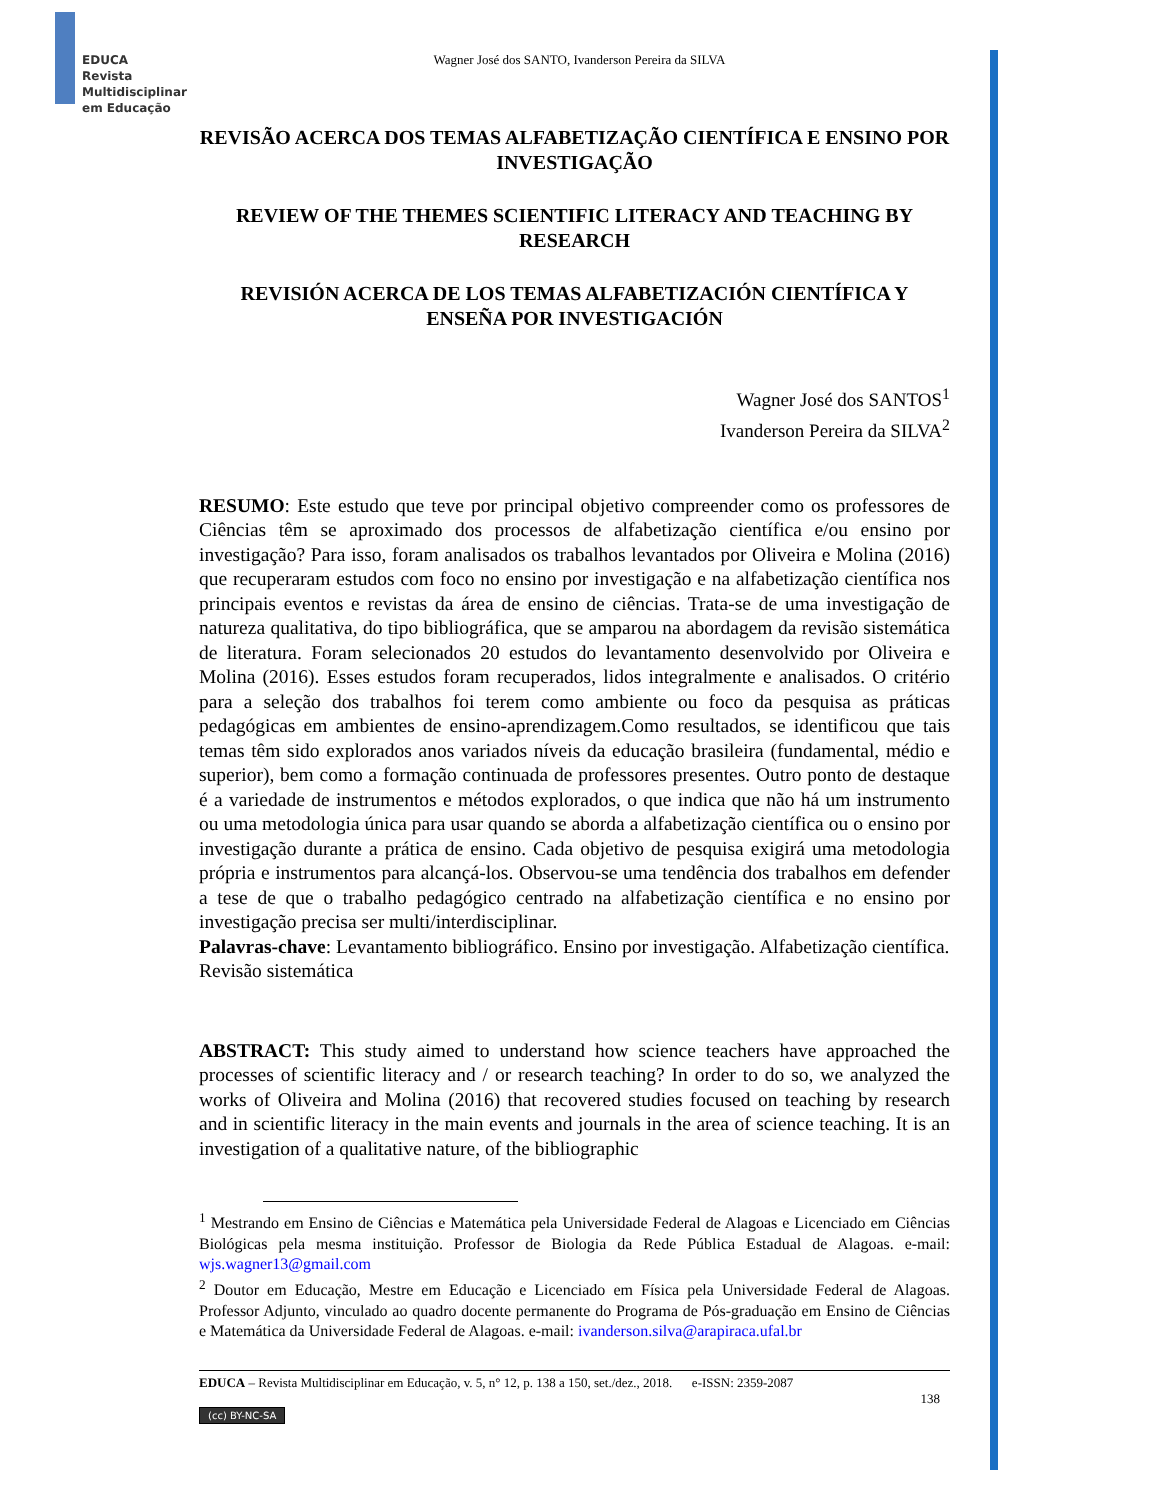EDUCA
Revista
Multidisciplinar
em Educação
Wagner José dos SANTO, Ivanderson Pereira da SILVA
REVISÃO ACERCA DOS TEMAS ALFABETIZAÇÃO CIENTÍFICA E ENSINO POR INVESTIGAÇÃO
REVIEW OF THE THEMES SCIENTIFIC LITERACY AND TEACHING BY RESEARCH
REVISIÓN ACERCA DE LOS TEMAS ALFABETIZACIÓN CIENTÍFICA Y ENSEÑA POR INVESTIGACIÓN
Wagner José dos SANTOS<sup>1</sup>
Ivanderson Pereira da SILVA<sup>2</sup>
RESUMO: Este estudo que teve por principal objetivo compreender como os professores de Ciências têm se aproximado dos processos de alfabetização científica e/ou ensino por investigação? Para isso, foram analisados os trabalhos levantados por Oliveira e Molina (2016) que recuperaram estudos com foco no ensino por investigação e na alfabetização científica nos principais eventos e revistas da área de ensino de ciências. Trata-se de uma investigação de natureza qualitativa, do tipo bibliográfica, que se amparou na abordagem da revisão sistemática de literatura. Foram selecionados 20 estudos do levantamento desenvolvido por Oliveira e Molina (2016). Esses estudos foram recuperados, lidos integralmente e analisados. O critério para a seleção dos trabalhos foi terem como ambiente ou foco da pesquisa as práticas pedagógicas em ambientes de ensino-aprendizagem.Como resultados, se identificou que tais temas têm sido explorados anos variados níveis da educação brasileira (fundamental, médio e superior), bem como a formação continuada de professores presentes. Outro ponto de destaque é a variedade de instrumentos e métodos explorados, o que indica que não há um instrumento ou uma metodologia única para usar quando se aborda a alfabetização científica ou o ensino por investigação durante a prática de ensino. Cada objetivo de pesquisa exigirá uma metodologia própria e instrumentos para alcançá-los. Observou-se uma tendência dos trabalhos em defender a tese de que o trabalho pedagógico centrado na alfabetização científica e no ensino por investigação precisa ser multi/interdisciplinar.
Palavras-chave: Levantamento bibliográfico. Ensino por investigação. Alfabetização científica. Revisão sistemática
ABSTRACT: This study aimed to understand how science teachers have approached the processes of scientific literacy and / or research teaching? In order to do so, we analyzed the works of Oliveira and Molina (2016) that recovered studies focused on teaching by research and in scientific literacy in the main events and journals in the area of science teaching. It is an investigation of a qualitative nature, of the bibliographic
<sup>1</sup> Mestrando em Ensino de Ciências e Matemática pela Universidade Federal de Alagoas e Licenciado em Ciências Biológicas pela mesma instituição. Professor de Biologia da Rede Pública Estadual de Alagoas. e-mail: wjs.wagner13@gmail.com
<sup>2</sup> Doutor em Educação, Mestre em Educação e Licenciado em Física pela Universidade Federal de Alagoas. Professor Adjunto, vinculado ao quadro docente permanente do Programa de Pós-graduação em Ensino de Ciências e Matemática da Universidade Federal de Alagoas. e-mail: ivanderson.silva@arapiraca.ufal.br
EDUCA – Revista Multidisciplinar em Educação, v. 5, n° 12, p. 138 a 150, set./dez., 2018. e-ISSN: 2359-2087
138
(cc) BY-NC-SA